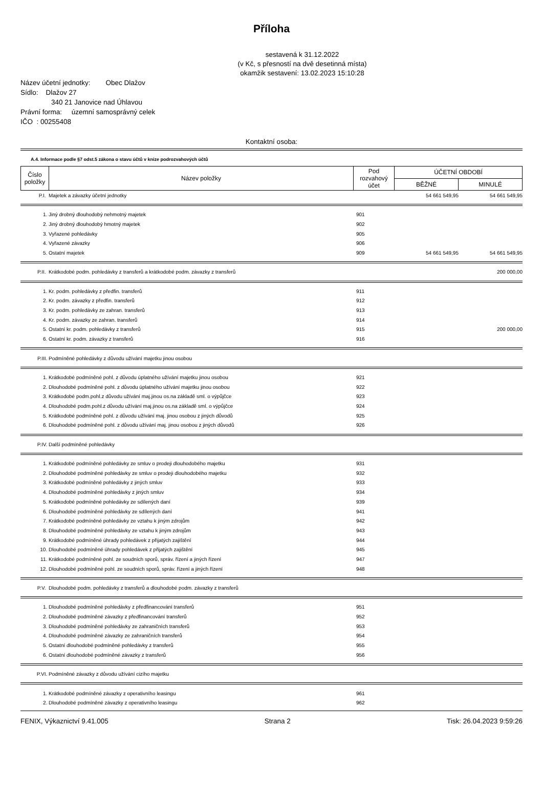Příloha
sestavená k 31.12.2022
(v Kč, s přesností na dvě desetinná místa)
okamžik sestavení: 13.02.2023 15:10:28
Název účetní jednotky: Obec Dlažov
Sídlo: Dlažov 27
340 21 Janovice nad Úhlavou
Právní forma: územní samosprávný celek
IČO : 00255408
Kontaktní osoba:
A.4. Informace podle §7 odst.5 zákona o stavu účtů v knize podrozvahových účtů
| Číslo položky | Název položky | Pod rozvahový účet | ÚČETNÍ OBDOBÍ | |
| --- | --- | --- | --- | --- |
| | | | BĚŽNÉ | MINULÉ |
| P.I. | Majetek a závazky účetní jednotky | | 54 661 549,95 | 54 661 549,95 |
| 1. | Jiný drobný dlouhodobý nehmotný majetek | 901 | | |
| 2. | Jiný drobný dlouhodobý hmotný majetek | 902 | | |
| 3. | Vyřazené pohledávky | 905 | | |
| 4. | Vyřazené závazky | 906 | | |
| 5. | Ostatní majetek | 909 | 54 661 549,95 | 54 661 549,95 |
| P.II. | Krátkodobé podm. pohledávky z transferů a krátkodobé podm. závazky z transferů | | | 200 000,00 |
| 1. | Kr. podm. pohledávky z předfin. transferů | 911 | | |
| 2. | Kr. podm. závazky z předfin. transferů | 912 | | |
| 3. | Kr. podm. pohledávky ze zahran. transferů | 913 | | |
| 4. | Kr. podm. závazky ze zahran. transferů | 914 | | |
| 5. | Ostatní kr. podm. pohledávky z transferů | 915 | | 200 000,00 |
| 6. | Ostatní kr. podm. závazky z transferů | 916 | | |
| P.III. | Podmíněné pohledávky z důvodu užívání majetku jinou osobou | | | |
| 1. | Krátkodobé podmíněné pohl. z důvodu úplatného užívání majetku jinou osobou | 921 | | |
| 2. | Dlouhodobé podmíněné pohl. z důvodu úplatného užívání majetku jinou osobou | 922 | | |
| 3. | Krátkodobé podm.pohl.z důvodu užívání maj.jinou os.na základě sml. o výpůjčce | 923 | | |
| 4. | Dlouhodobé podm.pohl.z důvodu užívání maj.jinou os.na základě sml. o výpůjčce | 924 | | |
| 5. | Krátkodobé podmíněné pohl. z důvodu užívání maj. jinou osobou z jiných důvodů | 925 | | |
| 6. | Dlouhodobé podmíněné pohl. z důvodu užívání maj. jinou osobou z jiných důvodů | 926 | | |
| P.IV. | Další podmíněné pohledávky | | | |
| 1. | Krátkodobé podmíněné pohledávky ze smluv o prodeji dlouhodobého majetku | 931 | | |
| 2. | Dlouhodobé podmíněné pohledávky ze smluv o prodeji dlouhodobého majetku | 932 | | |
| 3. | Krátkodobé podmíněné pohledávky z jiných smluv | 933 | | |
| 4. | Dlouhodobé podmíněné pohledávky z jiných smluv | 934 | | |
| 5. | Krátkodobé podmíněné pohledávky ze sdílených daní | 939 | | |
| 6. | Dlouhodobé podmíněné pohledávky ze sdílených daní | 941 | | |
| 7. | Krátkodobé podmíněné pohledávky ze vztahu k jiným zdrojům | 942 | | |
| 8. | Dlouhodobé podmíněné pohledávky ze vztahu k jiným zdrojům | 943 | | |
| 9. | Krátkodobé podmíněné úhrady pohledávek z přijatých zajištění | 944 | | |
| 10. | Dlouhodobé podmíněné úhrady pohledávek z přijatých zajištění | 945 | | |
| 11. | Krátkodobé podmíněné pohl. ze soudních sporů, správ. řízení a jiných řízení | 947 | | |
| 12. | Dlouhodobé podmíněné pohl. ze soudních sporů, správ. řízení a jiných řízení | 948 | | |
| P.V. | Dlouhodobé podm. pohledávky z transferů a dlouhodobé podm. závazky z transferů | | | |
| 1. | Dlouhodobé podmíněné pohledávky z předfinancování transferů | 951 | | |
| 2. | Dlouhodobé podmíněné závazky z předfinancování transferů | 952 | | |
| 3. | Dlouhodobé podmíněné pohledávky ze zahraničních transferů | 953 | | |
| 4. | Dlouhodobé podmíněné závazky ze zahraničních transferů | 954 | | |
| 5. | Ostatní dlouhodobé podmíněné pohledávky z transferů | 955 | | |
| 6. | Ostatní dlouhodobé podmíněné závazky z transferů | 956 | | |
| P.VI. | Podmíněné závazky z důvodu užívání cizího majetku | | | |
| 1. | Krátkodobé podmíněné závazky z operativního leasingu | 961 | | |
| 2. | Dlouhodobé podmíněné závazky z operativního leasingu | 962 | | |
FENIX, Výkaznictví 9.41.005 Strana 2 Tisk: 26.04.2023 9:59:26